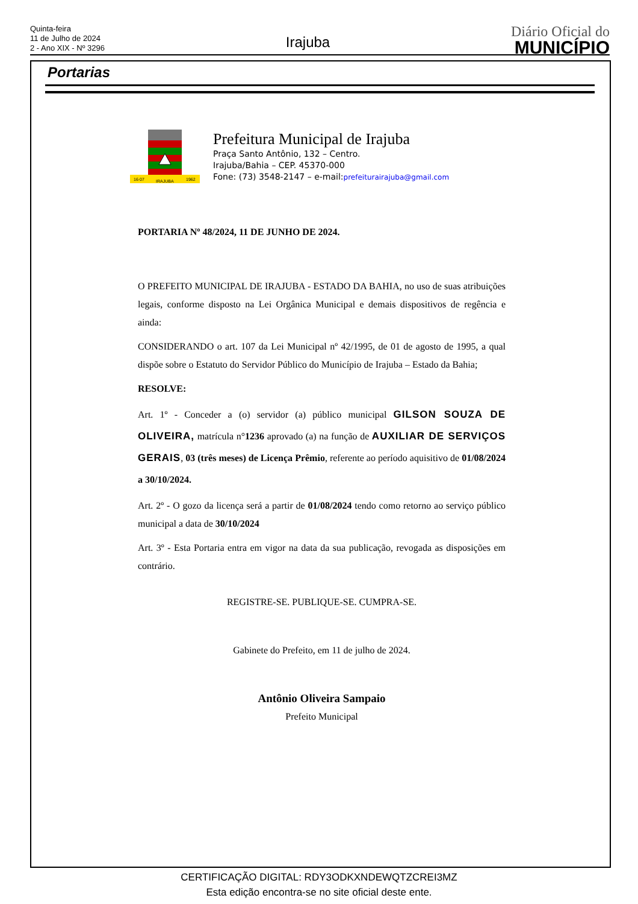Quinta-feira
11 de Julho de 2024
2 - Ano XIX - Nº 3296
Irajuba
Diário Oficial do
MUNICÍPIO
Portarias
16·07
IRAJUBA
1962
Prefeitura Municipal de Irajuba
Praça Santo Antônio, 132 – Centro.
Irajuba/Bahia – CEP. 45370-000
Fone: (73) 3548-2147 – e-mail:prefeiturairajuba@gmail.com
PORTARIA Nº 48/2024, 11 DE JUNHO DE 2024.
O PREFEITO MUNICIPAL DE IRAJUBA - ESTADO DA BAHIA, no uso de suas atribuições legais, conforme disposto na Lei Orgânica Municipal e demais dispositivos de regência e ainda:
CONSIDERANDO o art. 107 da Lei Municipal nº 42/1995, de 01 de agosto de 1995, a qual dispõe sobre o Estatuto do Servidor Público do Município de Irajuba – Estado da Bahia;
RESOLVE:
Art. 1º - Conceder a (o) servidor (a) público municipal GILSON SOUZA DE OLIVEIRA, matrícula n°1236 aprovado (a) na função de AUXILIAR DE SERVIÇOS GERAIS, 03 (três meses) de Licença Prêmio, referente ao período aquisitivo de 01/08/2024 a 30/10/2024.
Art. 2º - O gozo da licença será a partir de 01/08/2024 tendo como retorno ao serviço público municipal a data de 30/10/2024
Art. 3º - Esta Portaria entra em vigor na data da sua publicação, revogada as disposições em contrário.
REGISTRE-SE. PUBLIQUE-SE. CUMPRA-SE.
Gabinete do Prefeito, em 11 de julho de 2024.
Antônio Oliveira Sampaio
Prefeito Municipal
CERTIFICAÇÃO DIGITAL: RDY3ODKXNDEWQTZCREI3MZ
Esta edição encontra-se no site oficial deste ente.